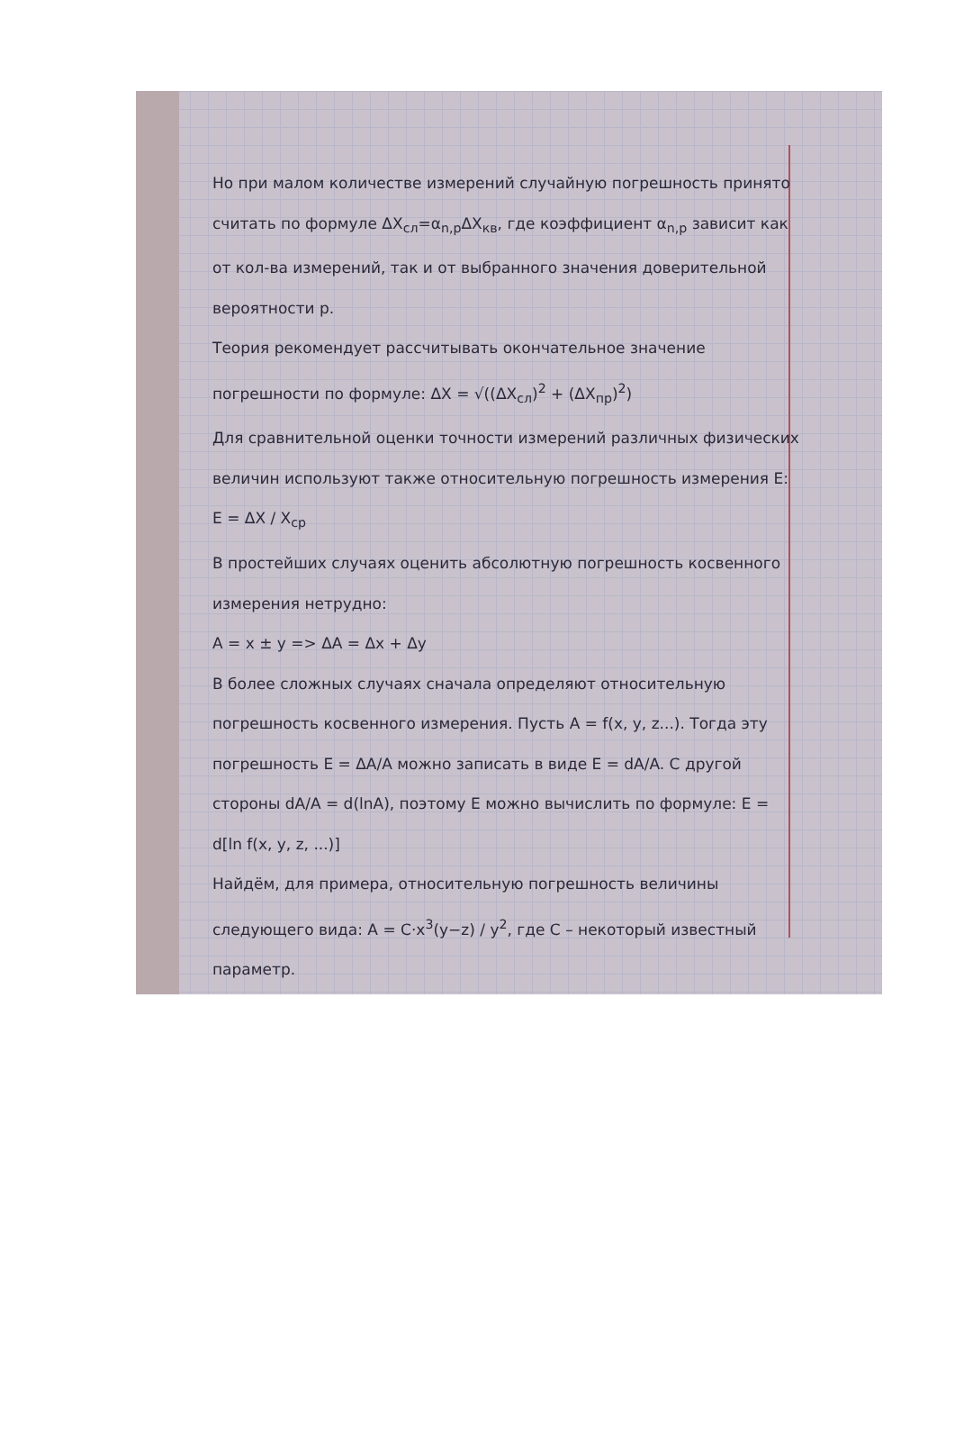Но при малом количестве измерений случайную погрешность принято считать по формуле ΔX<sub>сл</sub>=α<sub>n,p</sub>ΔX<sub>кв</sub>, где коэффициент α<sub>n,p</sub> зависит как от кол-ва измерений, так и от выбранного значения доверительной вероятности p.
Теория рекомендует рассчитывать окончательное значение погрешности по формуле: ΔX = √((ΔX<sub>сл</sub>)<sup>2</sup> + (ΔX<sub>пр</sub>)<sup>2</sup>)
Для сравнительной оценки точности измерений различных физических величин используют также относительную погрешность измерения E: E = ΔX / X<sub>ср</sub>
В простейших случаях оценить абсолютную погрешность косвенного измерения нетрудно:
A = x ± y => ΔA = Δx + Δy
В более сложных случаях сначала определяют относительную погрешность косвенного измерения. Пусть A = f(x, y, z...). Тогда эту погрешность E = ΔA/A можно записать в виде E = dA/A. С другой стороны dA/A = d(lnA), поэтому E можно вычислить по формуле: E = d[ln f(x, y, z, ...)]
Найдём, для примера, относительную погрешность величины следующего вида: A = C·x<sup>3</sup>(y−z) / y<sup>2</sup>, где C – некоторый известный параметр.